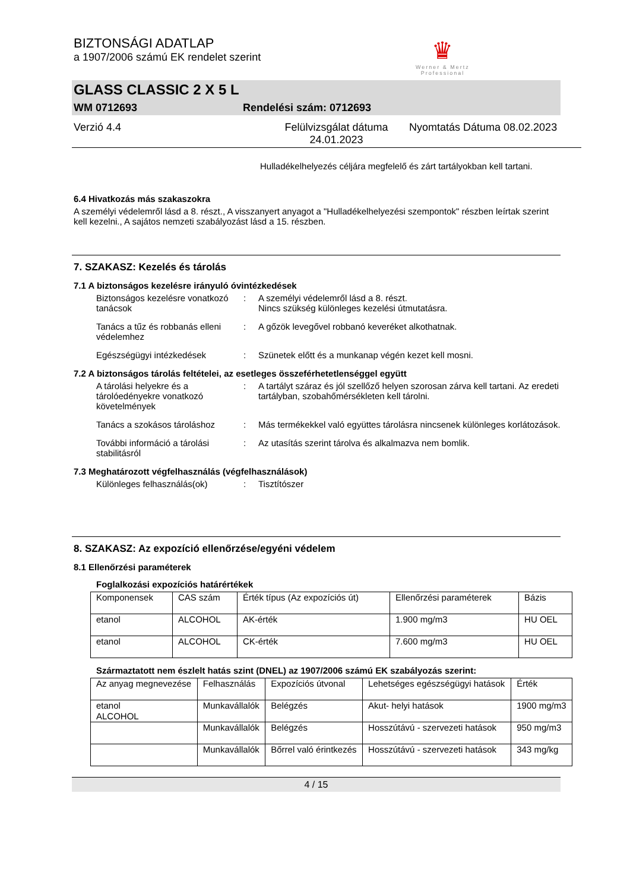BIZTONSÁGI ADATLAP
a 1907/2006 számú EK rendelet szerint
♛
Werner & Mertz
Professional
GLASS CLASSIC 2 X 5 L
WM 0712693 Rendelési szám: 0712693
Verzió 4.4 Felülvizsgálat dátuma 24.01.2023 Nyomtatás Dátuma 08.02.2023
Hulladékelhelyezés céljára megfelelő és zárt tartályokban kell tartani.
6.4 Hivatkozás más szakaszokra
A személyi védelemről lásd a 8. részt., A visszanyert anyagot a "Hulladékelhelyezési szempontok" részben leírtak szerint kell kezelni., A sajátos nemzeti szabályozást lásd a 15. részben.
7. SZAKASZ: Kezelés és tárolás
7.1 A biztonságos kezelésre irányuló óvintézkedések
Biztonságos kezelésre vonatkozó tanácsok
: A személyi védelemről lásd a 8. részt.
Nincs szükség különleges kezelési útmutatásra.
Tanács a tűz és robbanás elleni védelemhez
: A gőzök levegővel robbanó keveréket alkothatnak.
Egészségügyi intézkedések : Szünetek előtt és a munkanap végén kezet kell mosni.
7.2 A biztonságos tárolás feltételei, az esetleges összeférhetetlenséggel együtt
A tárolási helyekre és a tárolóedényekre vonatkozó követelmények
: A tartályt száraz és jól szellőző helyen szorosan zárva kell tartani. Az eredeti tartályban, szobahőmérsékleten kell tárolni.
Tanács a szokásos tároláshoz
: Más termékekkel való együttes tárolásra nincsenek különleges korlátozások.
További információ a tárolási stabilitásról
: Az utasítás szerint tárolva és alkalmazva nem bomlik.
7.3 Meghatározott végfelhasználás (végfelhasználások)
Különleges felhasználás(ok) : Tisztítószer
8. SZAKASZ: Az expozíció ellenőrzése/egyéni védelem
8.1 Ellenőrzési paraméterek
Foglalkozási expozíciós határértékek
| Komponensek | CAS szám | Érték típus (Az expozíciós út) | Ellenőrzési paraméterek | Bázis |
| --- | --- | --- | --- | --- |
| etanol | ALCOHOL | AK-érték | 1.900 mg/m3 | HU OEL |
| etanol | ALCOHOL | CK-érték | 7.600 mg/m3 | HU OEL |
Származtatott nem észlelt hatás szint (DNEL) az 1907/2006 számú EK szabályozás szerint:
| Az anyag megnevezése | Felhasználás | Expozíciós útvonal | Lehetséges egészségügyi hatások | Érték |
| --- | --- | --- | --- | --- |
| etanol ALCOHOL | Munkavállalók | Belégzés | Akut- helyi hatások | 1900 mg/m3 |
| | Munkavállalók | Belégzés | Hosszútávú - szervezeti hatások | 950 mg/m3 |
| | Munkavállalók | Bőrrel való érintkezés | Hosszútávú - szervezeti hatások | 343 mg/kg |
4 / 15